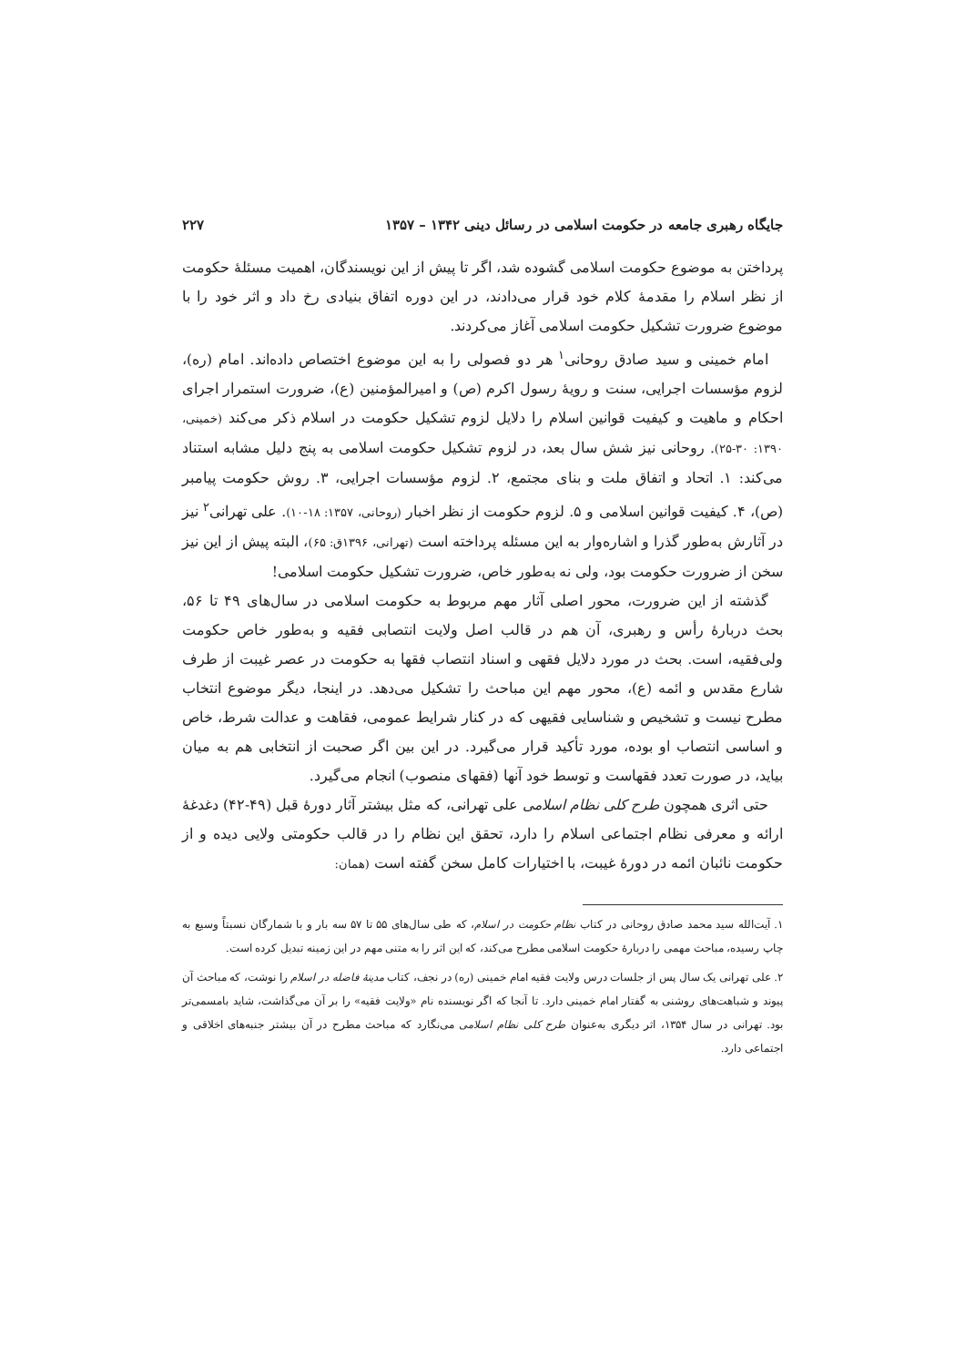جایگاه رهبری جامعه در حکومت اسلامی در رسائل دینی ۱۳۴۲ – ۱۳۵۷ ۲۲۷
پرداختن به موضوع حکومت اسلامی گشوده شد، اگر تا پیش از این نویسندگان، اهمیت مسئلهٔ حکومت از نظر اسلام را مقدمهٔ کلام خود قرار می‌دادند، در این دوره اتفاق بنیادی رخ داد و اثر خود را با موضوع ضرورت تشکیل حکومت اسلامی آغاز می‌کردند.
امام خمینی و سید صادق روحانی<sup>۱</sup> هر دو فصولی را به این موضوع اختصاص داده‌اند. امام (ره)، لزوم مؤسسات اجرایی، سنت و رویهٔ رسول اکرم (ص) و امیرالمؤمنین (ع)، ضرورت استمرار اجرای احکام و ماهیت و کیفیت قوانین اسلام را دلایل لزوم تشکیل حکومت در اسلام ذکر می‌کند (خمینی، ۱۳۹۰: ۳۰-۲۵). روحانی نیز شش سال بعد، در لزوم تشکیل حکومت اسلامی به پنج دلیل مشابه استناد می‌کند: ۱. اتحاد و اتفاق ملت و بنای مجتمع، ۲. لزوم مؤسسات اجرایی، ۳. روش حکومت پیامبر (ص)، ۴. کیفیت قوانین اسلامی و ۵. لزوم حکومت از نظر اخبار (روحانی، ۱۳۵۷: ۱۸-۱۰). علی تهرانی<sup>۲</sup> نیز در آثارش به‌طور گذرا و اشاره‌وار به این مسئله پرداخته است (تهرانی، ۱۳۹۶ق: ۶۵)، البته پیش از این نیز سخن از ضرورت حکومت بود، ولی نه به‌طور خاص، ضرورت تشکیل حکومت اسلامی!
گذشته از این ضرورت، محور اصلی آثار مهم مربوط به حکومت اسلامی در سال‌های ۴۹ تا ۵۶، بحث دربارهٔ رأس و رهبری، آن هم در قالب اصل ولایت انتصابی فقیه و به‌طور خاص حکومت ولی‌فقیه، است. بحث در مورد دلایل فقهی و اسناد انتصاب فقها به حکومت در عصر غیبت از طرف شارع مقدس و ائمه (ع)، محور مهم این مباحث را تشکیل می‌دهد. در اینجا، دیگر موضوع انتخاب مطرح نیست و تشخیص و شناسایی فقیهی که در کنار شرایط عمومی، فقاهت و عدالت شرط، خاص و اساسی انتصاب او بوده، مورد تأکید قرار می‌گیرد. در این بین اگر صحبت از انتخابی هم به میان بیاید، در صورت تعدد فقهاست و توسط خود آنها (فقهای منصوب) انجام می‌گیرد.
حتی اثری همچون طرح کلی نظام اسلامی علی تهرانی، که مثل بیشتر آثار دورهٔ قبل (۴۹-۴۲) دغدغهٔ ارائه و معرفی نظام اجتماعی اسلام را دارد، تحقق این نظام را در قالب حکومتی ولایی دیده و از حکومت نائبان ائمه در دورهٔ غیبت، با اختیارات کامل سخن گفته است (همان:
۱. آیت‌الله سید محمد صادق روحانی در کتاب نظام حکومت در اسلام، که طی سال‌های ۵۵ تا ۵۷ سه بار و با شمارگان نسبتاً وسیع به چاپ رسیده، مباحث مهمی را دربارهٔ حکومت اسلامی مطرح می‌کند، که این اثر را به متنی مهم در این زمینه تبدیل کرده است.
۲. علی تهرانی یک سال پس از جلسات درس ولایت فقیه امام خمینی (ره) در نجف، کتاب مدینهٔ فاضله در اسلام را نوشت، که مباحث آن پیوند و شباهت‌های روشنی به گفتار امام خمینی دارد. تا آنجا که اگر نویسنده نام «ولایت فقیه» را بر آن می‌گذاشت، شاید بامسمی‌تر بود. تهرانی در سال ۱۳۵۴، اثر دیگری به‌عنوان طرح کلی نظام اسلامی می‌نگارد که مباحث مطرح در آن بیشتر جنبه‌های اخلاقی و اجتماعی دارد.